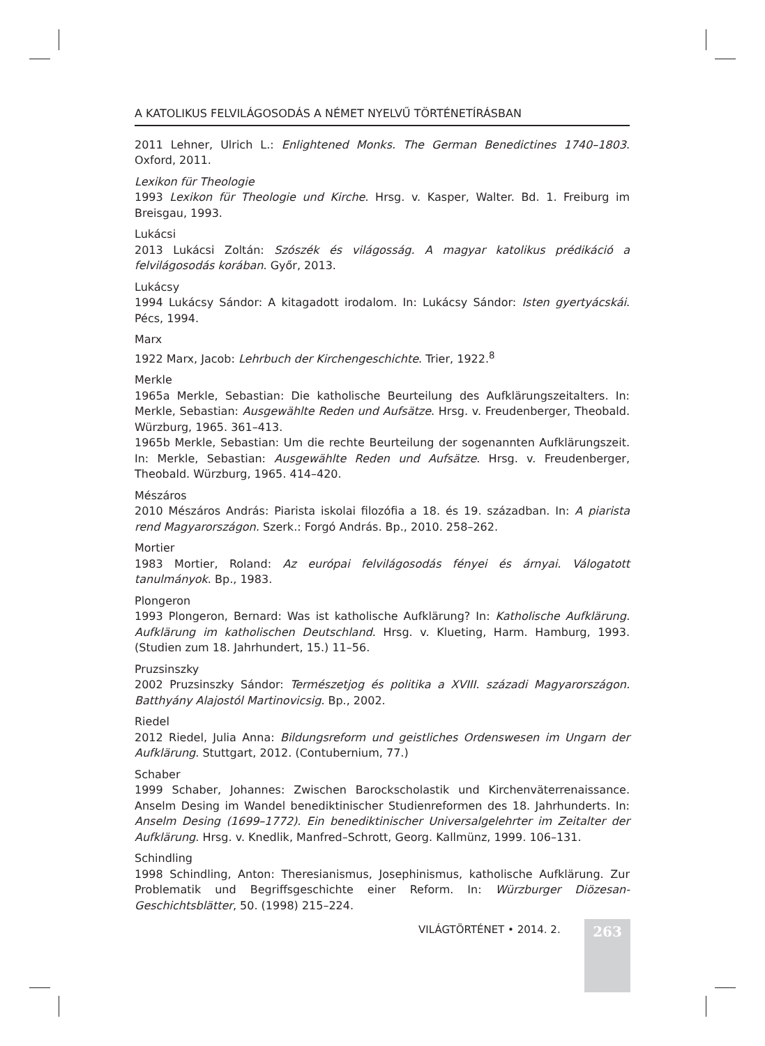A KATOLIKUS FELVILÁGOSODÁS A NÉMET NYELVŰ TÖRTÉNETÍRÁSBAN
2011 Lehner, Ulrich L.: Enlightened Monks. The German Benedictines 1740–1803. Oxford, 2011.
Lexikon für Theologie
1993 Lexikon für Theologie und Kirche. Hrsg. v. Kasper, Walter. Bd. 1. Freiburg im Breisgau, 1993.
Lukácsi
2013 Lukácsi Zoltán: Szószék és világosság. A magyar katolikus prédikáció a felvilágosodás korában. Győr, 2013.
Lukácsy
1994 Lukácsy Sándor: A kitagadott irodalom. In: Lukácsy Sándor: Isten gyertyácskái. Pécs, 1994.
Marx
1922 Marx, Jacob: Lehrbuch der Kirchengeschichte. Trier, 1922.<sup>8</sup>
Merkle
1965a Merkle, Sebastian: Die katholische Beurteilung des Aufklärungszeitalters. In: Merkle, Sebastian: Ausgewählte Reden und Aufsätze. Hrsg. v. Freudenberger, Theobald. Würzburg, 1965. 361–413.
1965b Merkle, Sebastian: Um die rechte Beurteilung der sogenannten Aufklärungszeit. In: Merkle, Sebastian: Ausgewählte Reden und Aufsätze. Hrsg. v. Freudenberger, Theobald. Würzburg, 1965. 414–420.
Mészáros
2010 Mészáros András: Piarista iskolai filozófia a 18. és 19. században. In: A piarista rend Magyarországon. Szerk.: Forgó András. Bp., 2010. 258–262.
Mortier
1983 Mortier, Roland: Az európai felvilágosodás fényei és árnyai. Válogatott tanulmányok. Bp., 1983.
Plongeron
1993 Plongeron, Bernard: Was ist katholische Aufklärung? In: Katholische Aufklärung. Aufklärung im katholischen Deutschland. Hrsg. v. Klueting, Harm. Hamburg, 1993. (Studien zum 18. Jahrhundert, 15.) 11–56.
Pruzsinszky
2002 Pruzsinszky Sándor: Természetjog és politika a XVIII. századi Magyarországon. Batthyány Alajostól Martinovicsig. Bp., 2002.
Riedel
2012 Riedel, Julia Anna: Bildungsreform und geistliches Ordenswesen im Ungarn der Aufklärung. Stuttgart, 2012. (Contubernium, 77.)
Schaber
1999 Schaber, Johannes: Zwischen Barockscholastik und Kirchenväterrenaissance. Anselm Desing im Wandel benediktinischer Studienreformen des 18. Jahrhunderts. In: Anselm Desing (1699–1772). Ein benediktinischer Universalgelehrter im Zeitalter der Aufklärung. Hrsg. v. Knedlik, Manfred–Schrott, Georg. Kallmünz, 1999. 106–131.
Schindling
1998 Schindling, Anton: Theresianismus, Josephinismus, katholische Aufklärung. Zur Problematik und Begriffsgeschichte einer Reform. In: Würzburger Diözesan-Geschichtsblätter, 50. (1998) 215–224.
VILÁGTÖRTÉNET • 2014. 2. 263